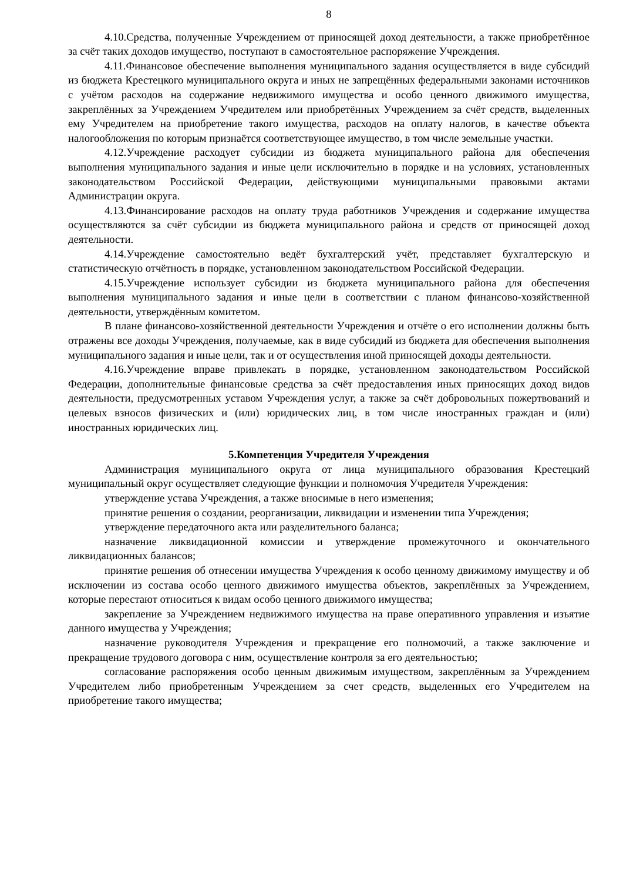8
4.10.Средства, полученные Учреждением от приносящей доход деятельности, а также приобретённое за счёт таких доходов имущество, поступают в самостоятельное распоряжение Учреждения.
4.11.Финансовое обеспечение выполнения муниципального задания осуществляется в виде субсидий из бюджета Крестецкого муниципального округа и иных не запрещённых федеральными законами источников с учётом расходов на содержание недвижимого имущества и особо ценного движимого имущества, закреплённых за Учреждением Учредителем или приобретённых Учреждением за счёт средств, выделенных ему Учредителем на приобретение такого имущества, расходов на оплату налогов, в качестве объекта налогообложения по которым признаётся соответствующее имущество, в том числе земельные участки.
4.12.Учреждение расходует субсидии из бюджета муниципального района для обеспечения выполнения муниципального задания и иные цели исключительно в порядке и на условиях, установленных законодательством Российской Федерации, действующими муниципальными правовыми актами Администрации округа.
4.13.Финансирование расходов на оплату труда работников Учреждения и содержание имущества осуществляются за счёт субсидии из бюджета муниципального района и средств от приносящей доход деятельности.
4.14.Учреждение самостоятельно ведёт бухгалтерский учёт, представляет бухгалтерскую и статистическую отчётность в порядке, установленном законодательством Российской Федерации.
4.15.Учреждение использует субсидии из бюджета муниципального района для обеспечения выполнения муниципального задания и иные цели в соответствии с планом финансово-хозяйственной деятельности, утверждённым комитетом.
В плане финансово-хозяйственной деятельности Учреждения и отчёте о его исполнении должны быть отражены все доходы Учреждения, получаемые, как в виде субсидий из бюджета для обеспечения выполнения муниципального задания и иные цели, так и от осуществления иной приносящей доходы деятельности.
4.16.Учреждение вправе привлекать в порядке, установленном законодательством Российской Федерации, дополнительные финансовые средства за счёт предоставления иных приносящих доход видов деятельности, предусмотренных уставом Учреждения услуг, а также за счёт добровольных пожертвований и целевых взносов физических и (или) юридических лиц, в том числе иностранных граждан и (или) иностранных юридических лиц.
5.Компетенция Учредителя Учреждения
Администрация муниципального округа от лица муниципального образования Крестецкий муниципальный округ осуществляет следующие функции и полномочия Учредителя Учреждения:
утверждение устава Учреждения, а также вносимые в него изменения;
принятие решения о создании, реорганизации, ликвидации и изменении типа Учреждения;
утверждение передаточного акта или разделительного баланса;
назначение ликвидационной комиссии и утверждение промежуточного и окончательного ликвидационных балансов;
принятие решения об отнесении имущества Учреждения к особо ценному движимому имуществу и об исключении из состава особо ценного движимого имущества объектов, закреплённых за Учреждением, которые перестают относиться к видам особо ценного движимого имущества;
закрепление за Учреждением недвижимого имущества на праве оперативного управления и изъятие данного имущества у Учреждения;
назначение руководителя Учреждения и прекращение его полномочий, а также заключение и прекращение трудового договора с ним, осуществление контроля за его деятельностью;
согласование распоряжения особо ценным движимым имуществом, закреплённым за Учреждением Учредителем либо приобретенным Учреждением за счет средств, выделенных его Учредителем на приобретение такого имущества;